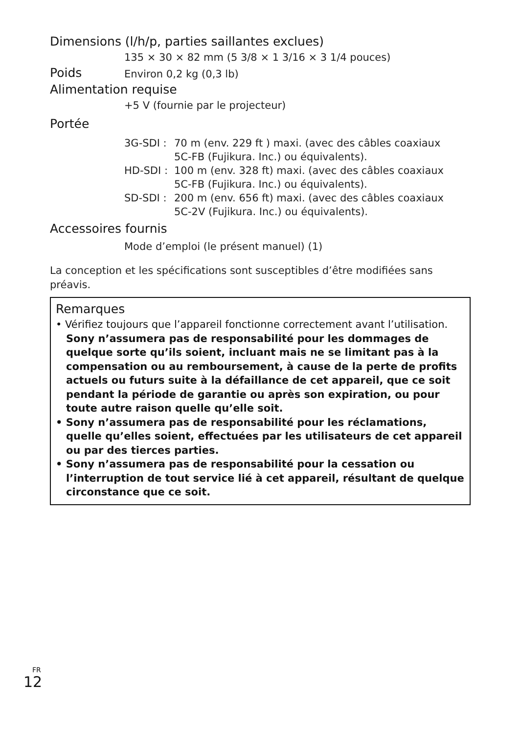Dimensions (l/h/p, parties saillantes exclues)
135 × 30 × 82 mm (5 3/8 × 1 3/16 × 3 1/4 pouces)
Poids
Environ 0,2 kg (0,3 lb)
Alimentation requise
+5 V (fournie par le projecteur)
Portée
3G-SDI : 70 m (env. 229 ft ) maxi. (avec des câbles coaxiaux
5C-FB (Fujikura. Inc.) ou équivalents).
HD-SDI : 100 m (env. 328 ft) maxi. (avec des câbles coaxiaux
5C-FB (Fujikura. Inc.) ou équivalents).
SD-SDI : 200 m (env. 656 ft) maxi. (avec des câbles coaxiaux
5C-2V (Fujikura. Inc.) ou équivalents).
Accessoires fournis
Mode d’emploi (le présent manuel) (1)
La conception et les spécifications sont susceptibles d’être modifiées sans préavis.
Remarques
• Vérifiez toujours que l’appareil fonctionne correctement avant l’utilisation. Sony n’assumera pas de responsabilité pour les dommages de quelque sorte qu’ils soient, incluant mais ne se limitant pas à la compensation ou au remboursement, à cause de la perte de profits actuels ou futurs suite à la défaillance de cet appareil, que ce soit pendant la période de garantie ou après son expiration, ou pour toute autre raison quelle qu’elle soit.
• Sony n’assumera pas de responsabilité pour les réclamations, quelle qu’elles soient, effectuées par les utilisateurs de cet appareil ou par des tierces parties.
• Sony n’assumera pas de responsabilité pour la cessation ou l’interruption de tout service lié à cet appareil, résultant de quelque circonstance que ce soit.
FR
12